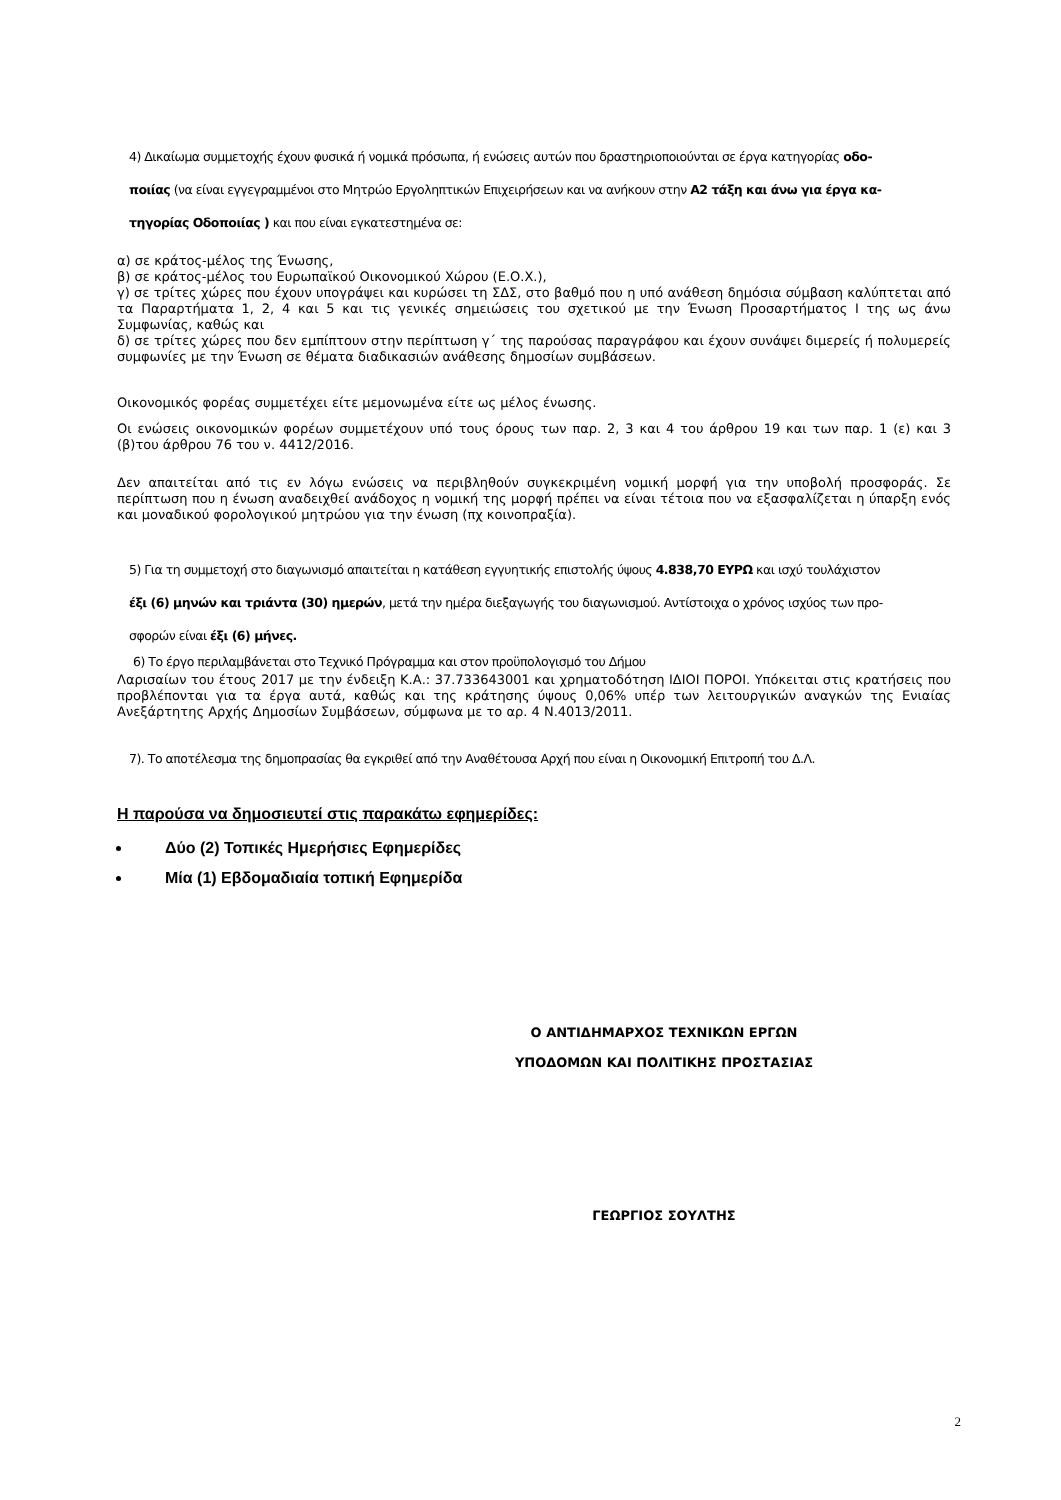4) Δικαίωμα συμμετοχής έχουν φυσικά ή νομικά πρόσωπα, ή ενώσεις αυτών που δραστηριοποιούνται σε έργα κατηγορίας οδο-
ποιίας (να είναι εγγεγραμμένοι στο Μητρώο Εργοληπτικών Επιχειρήσεων και να ανήκουν στην Α2 τάξη και άνω για έργα κα-
τηγορίας Οδοποιίας ) και που είναι εγκατεστημένα σε:
α) σε κράτος-μέλος της Ένωσης,
β) σε κράτος-μέλος του Ευρωπαϊκού Οικονομικού Χώρου (Ε.Ο.Χ.),
γ) σε τρίτες χώρες που έχουν υπογράψει και κυρώσει τη ΣΔΣ, στο βαθμό που η υπό ανάθεση δημόσια σύμβαση καλύπτεται από τα Παραρτήματα 1, 2, 4 και 5 και τις γενικές σημειώσεις του σχετικού με την Ένωση Προσαρτήματος Ι της ως άνω Συμφωνίας, καθώς και
δ) σε τρίτες χώρες που δεν εμπίπτουν στην περίπτωση γ΄ της παρούσας παραγράφου και έχουν συνάψει διμερείς ή πολυμερείς συμφωνίες με την Ένωση σε θέματα διαδικασιών ανάθεσης δημοσίων συμβάσεων.
Οικονομικός φορέας συμμετέχει είτε μεμονωμένα είτε ως μέλος ένωσης.
Οι ενώσεις οικονομικών φορέων συμμετέχουν υπό τους όρους των παρ. 2, 3 και 4 του άρθρου 19 και των παρ. 1 (ε) και 3 (β)του άρθρου 76 του ν. 4412/2016.
Δεν απαιτείται από τις εν λόγω ενώσεις να περιβληθούν συγκεκριμένη νομική μορφή για την υποβολή προσφοράς. Σε περίπτωση που η ένωση αναδειχθεί ανάδοχος η νομική της μορφή πρέπει να είναι τέτοια που να εξασφαλίζεται η ύπαρξη ενός και μοναδικού φορολογικού μητρώου για την ένωση (πχ κοινοπραξία).
5) Για τη συμμετοχή στο διαγωνισμό απαιτείται η κατάθεση εγγυητικής επιστολής ύψους 4.838,70 ΕΥΡΩ και ισχύ τουλάχιστον
έξι (6) μηνών και τριάντα (30) ημερών, μετά την ημέρα διεξαγωγής του διαγωνισμού. Αντίστοιχα ο χρόνος ισχύος των προ-
σφορών είναι έξι (6) μήνες.
6) Το έργο περιλαμβάνεται στο Τεχνικό Πρόγραμμα και στον προϋπολογισμό του Δήμου
Λαρισαίων του έτους 2017 με την ένδειξη Κ.Α.: 37.733643001 και χρηματοδότηση ΙΔΙΟΙ ΠΟΡΟΙ. Υπόκειται στις κρατήσεις που προβλέπονται για τα έργα αυτά, καθώς και της κράτησης ύψους 0,06% υπέρ των λειτουργικών αναγκών της Ενιαίας Ανεξάρτητης Αρχής Δημοσίων Συμβάσεων, σύμφωνα με το αρ. 4 Ν.4013/2011.
7). Το αποτέλεσμα της δημοπρασίας θα εγκριθεί από την Αναθέτουσα Αρχή που είναι η Οικονομική Επιτροπή του Δ.Λ.
Η παρούσα να δημοσιευτεί στις παρακάτω εφημερίδες:
Δύο (2) Τοπικές Ημερήσιες Εφημερίδες
Μία (1) Εβδομαδιαία τοπική Εφημερίδα
Ο ΑΝΤΙΔΗΜΑΡΧΟΣ ΤΕΧΝΙΚΩΝ ΕΡΓΩΝ
ΥΠΟΔΟΜΩΝ ΚΑΙ ΠΟΛΙΤΙΚΗΣ ΠΡΟΣΤΑΣΙΑΣ
ΓΕΩΡΓΙΟΣ ΣΟΥΛΤΗΣ
2